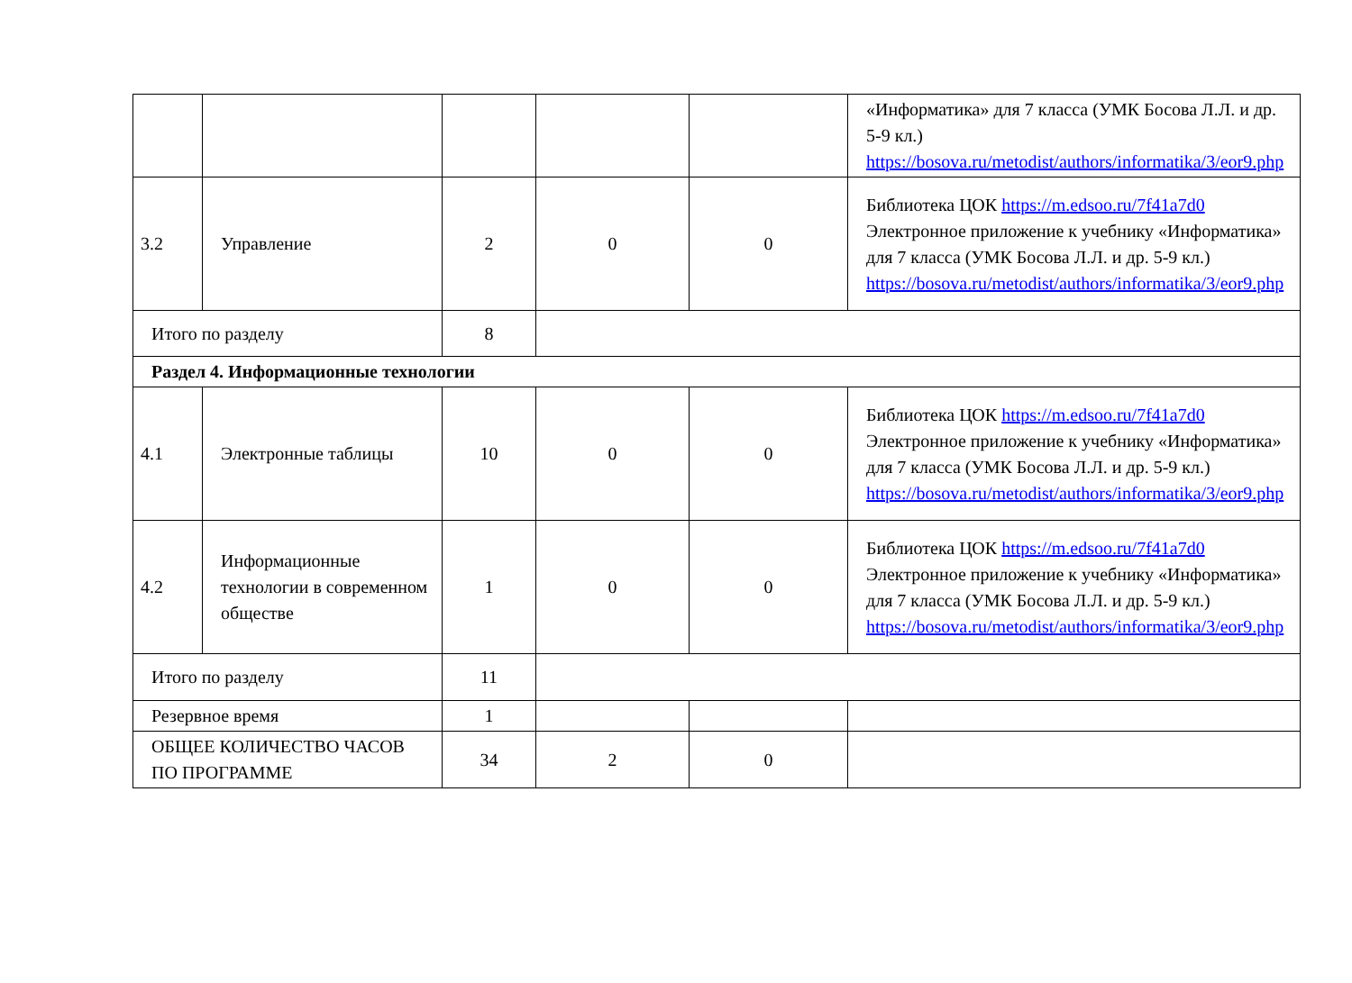| | | | | | «Информатика» для 7 класса (УМК Босова Л.Л. и др. 5-9 кл.) https://bosova.ru/metodist/authors/informatika/3/eor9.php |
| 3.2 | Управление | 2 | 0 | 0 | Библиотека ЦОК https://m.edsoo.ru/7f41a7d0 Электронное приложение к учебнику «Информатика» для 7 класса (УМК Босова Л.Л. и др. 5-9 кл.) https://bosova.ru/metodist/authors/informatika/3/eor9.php |
| Итого по разделу | | 8 | | | |
| Раздел 4. Информационные технологии | | | | | |
| 4.1 | Электронные таблицы | 10 | 0 | 0 | Библиотека ЦОК https://m.edsoo.ru/7f41a7d0 Электронное приложение к учебнику «Информатика» для 7 класса (УМК Босова Л.Л. и др. 5-9 кл.) https://bosova.ru/metodist/authors/informatika/3/eor9.php |
| 4.2 | Информационные технологии в современном обществе | 1 | 0 | 0 | Библиотека ЦОК https://m.edsoo.ru/7f41a7d0 Электронное приложение к учебнику «Информатика» для 7 класса (УМК Босова Л.Л. и др. 5-9 кл.) https://bosova.ru/metodist/authors/informatika/3/eor9.php |
| Итого по разделу | | 11 | | | |
| Резервное время | | 1 | | | |
| ОБЩЕЕ КОЛИЧЕСТВО ЧАСОВ ПО ПРОГРАММЕ | | 34 | 2 | 0 | |